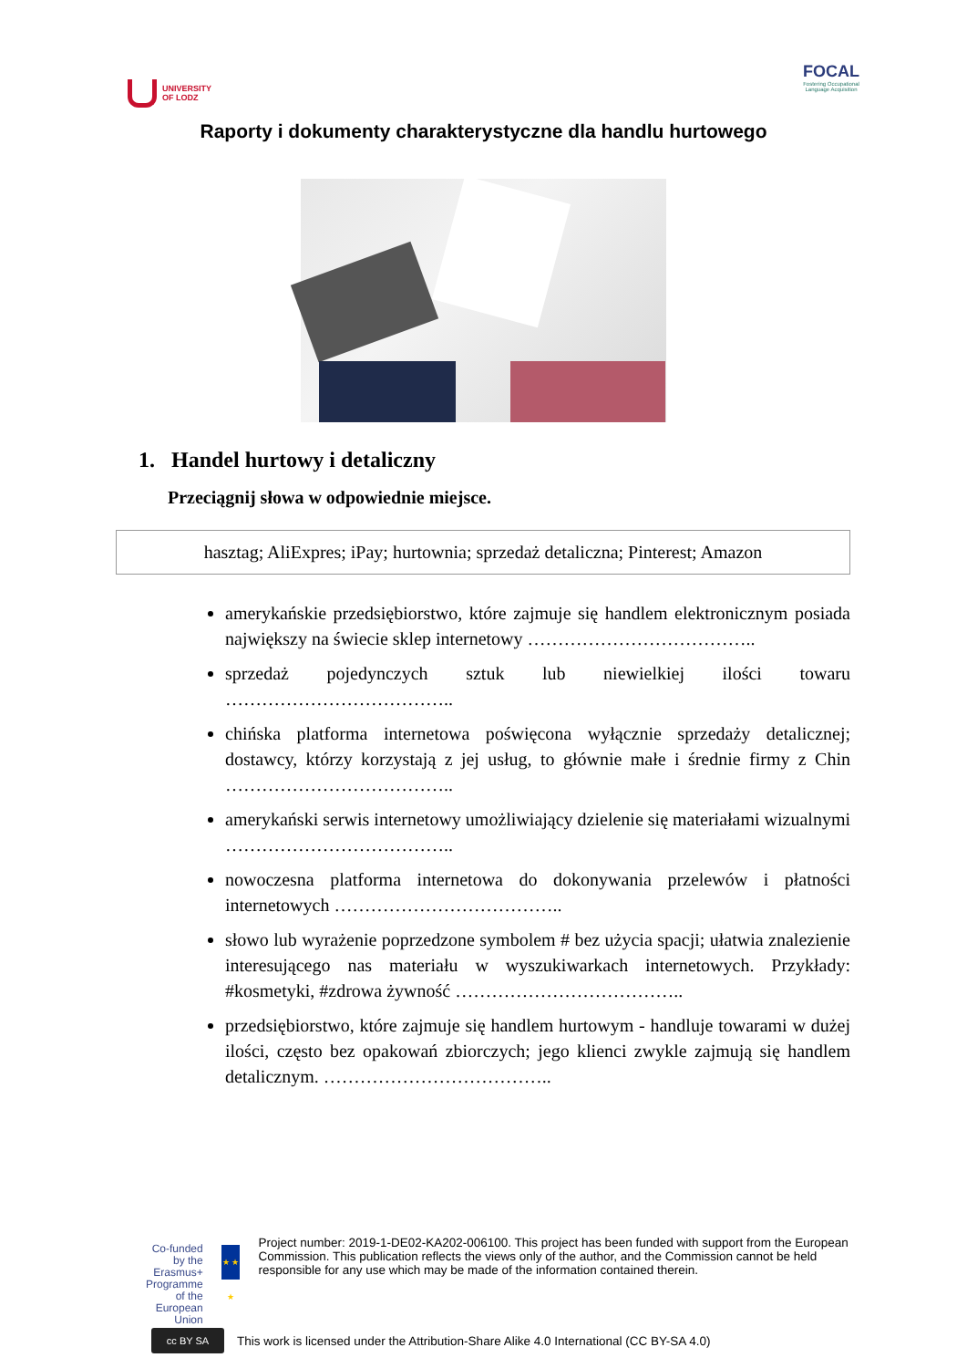UNIVERSITY
OF LODZ
FOCAL
Fostering Occupational
Language Acquisition
Raporty i dokumenty charakterystyczne dla handlu hurtowego
1. Handel hurtowy i detaliczny
Przeciągnij słowa w odpowiednie miejsce.
hasztag; AliExpres; iPay; hurtownia; sprzedaż detaliczna; Pinterest; Amazon
amerykańskie przedsiębiorstwo, które zajmuje się handlem elektronicznym posiada największy na świecie sklep internetowy ………………………………..
sprzedaż pojedynczych sztuk lub niewielkiej ilości towaru ………………………………..
chińska platforma internetowa poświęcona wyłącznie sprzedaży detalicznej; dostawcy, którzy korzystają z jej usług, to głównie małe i średnie firmy z Chin ………………………………..
amerykański serwis internetowy umożliwiający dzielenie się materiałami wizualnymi ………………………………..
nowoczesna platforma internetowa do dokonywania przelewów i płatności internetowych ………………………………..
słowo lub wyrażenie poprzedzone symbolem # bez użycia spacji; ułatwia znalezienie interesującego nas materiału w wyszukiwarkach internetowych. Przykłady: #kosmetyki, #zdrowa żywność ………………………………..
przedsiębiorstwo, które zajmuje się handlem hurtowym - handluje towarami w dużej ilości, często bez opakowań zbiorczych; jego klienci zwykle zajmują się handlem detalicznym. ………………………………..
Co-funded by the
Erasmus+ Programme
of the European Union
★ ★ ★
Project number: 2019-1-DE02-KA202-006100. This project has been funded with support from the European Commission. This publication reflects the views only of the author, and the Commission cannot be held responsible for any use which may be made of the information contained therein.
cc BY SA
This work is licensed under the Attribution-Share Alike 4.0 International (CC BY-SA 4.0)